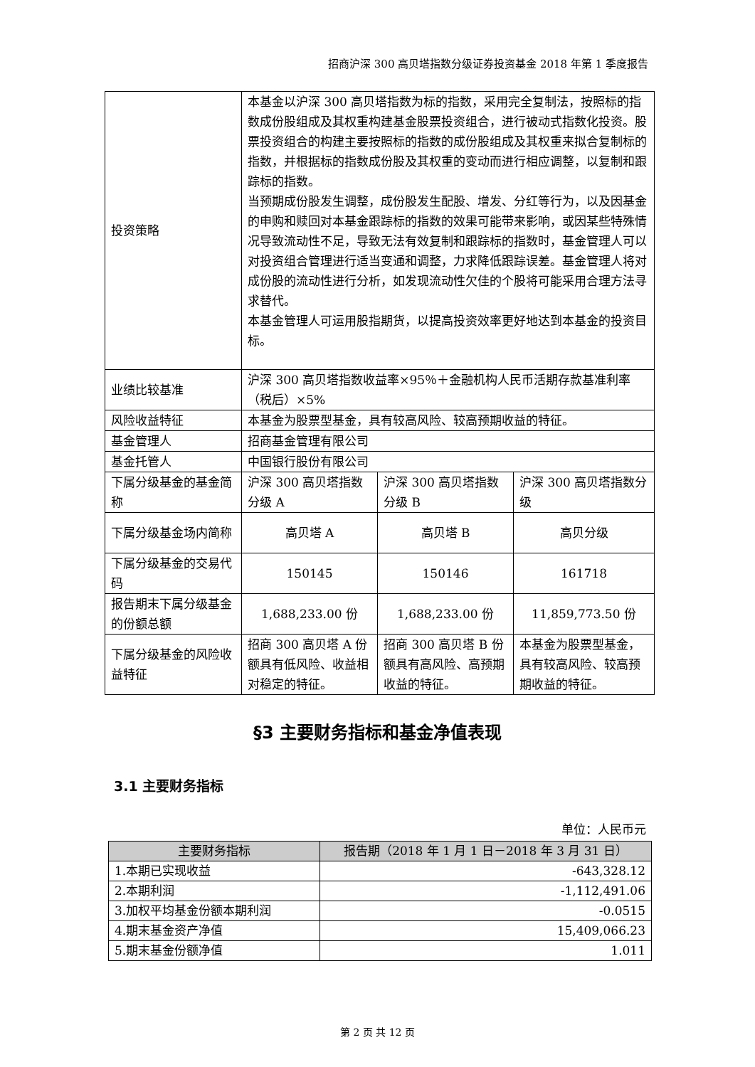招商沪深 300 高贝塔指数分级证券投资基金 2018 年第 1 季度报告
| 投资策略 | 本基金以沪深 300 高贝塔指数为标的指数，采用完全复制法，按照标的指数成份股组成及其权重构建基金股票投资组合，进行被动式指数化投资。股票投资组合的构建主要按照标的指数的成份股组成及其权重来拟合复制标的指数，并根据标的指数成份股及其权重的变动而进行相应调整，以复制和跟踪标的指数。 当预期成份股发生调整，成份股发生配股、增发、分红等行为，以及因基金的申购和赎回对本基金跟踪标的指数的效果可能带来影响，或因某些特殊情况导致流动性不足，导致无法有效复制和跟踪标的指数时，基金管理人可以对投资组合管理进行适当变通和调整，力求降低跟踪误差。基金管理人将对成份股的流动性进行分析，如发现流动性欠佳的个股将可能采用合理方法寻求替代。 本基金管理人可运用股指期货，以提高投资效率更好地达到本基金的投资目标。 | | |
| 业绩比较基准 | 沪深 300 高贝塔指数收益率×95％＋金融机构人民币活期存款基准利率（税后）×5% | | |
| 风险收益特征 | 本基金为股票型基金，具有较高风险、较高预期收益的特征。 | | |
| 基金管理人 | 招商基金管理有限公司 | | |
| 基金托管人 | 中国银行股份有限公司 | | |
| 下属分级基金的基金简称 | 沪深 300 高贝塔指数分级 A | 沪深 300 高贝塔指数分级 B | 沪深 300 高贝塔指数分级 |
| 下属分级基金场内简称 | 高贝塔 A | 高贝塔 B | 高贝分级 |
| 下属分级基金的交易代码 | 150145 | 150146 | 161718 |
| 报告期末下属分级基金的份额总额 | 1,688,233.00 份 | 1,688,233.00 份 | 11,859,773.50 份 |
| 下属分级基金的风险收益特征 | 招商 300 高贝塔 A 份额具有低风险、收益相对稳定的特征。 | 招商 300 高贝塔 B 份额具有高风险、高预期收益的特征。 | 本基金为股票型基金，具有较高风险、较高预期收益的特征。 |
§3 主要财务指标和基金净值表现
3.1 主要财务指标
单位：人民币元
| 主要财务指标 | 报告期（2018 年 1 月 1 日－2018 年 3 月 31 日） |
| --- | --- |
| 1.本期已实现收益 | -643,328.12 |
| 2.本期利润 | -1,112,491.06 |
| 3.加权平均基金份额本期利润 | -0.0515 |
| 4.期末基金资产净值 | 15,409,066.23 |
| 5.期末基金份额净值 | 1.011 |
第 2 页 共 12 页